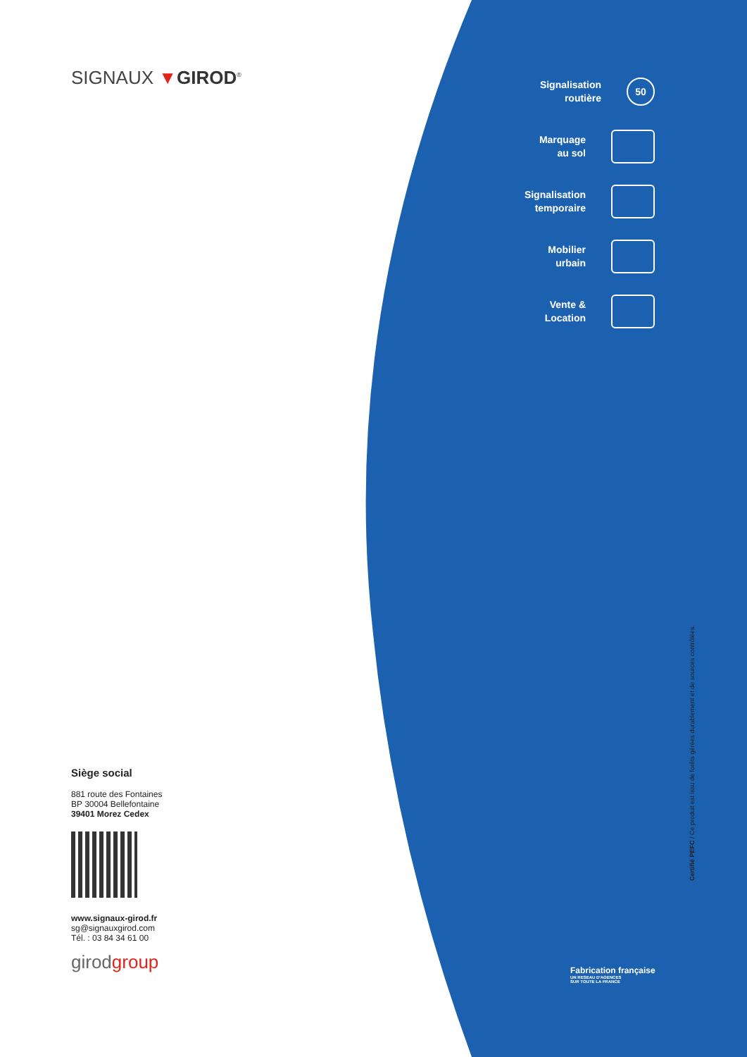SIGNAUX ▼GIROD<sup>®</sup>
Signalisation
routière
50
Marquage
au sol
Signalisation
temporaire
Mobilier
urbain
Vente &
Location
Certifié PEFC / Ce produit est issu de forêts gérées durablement et de sources contrôlées.
Fabrication française
UN RESEAU D'AGENCES
SUR TOUTE LA FRANCE
Siège social
881 route des Fontaines
BP 30004 Bellefontaine
39401 Morez Cedex
www.signaux-girod.fr
sg@signauxgirod.com
Tél. : 03 84 34 61 00
girodgroup